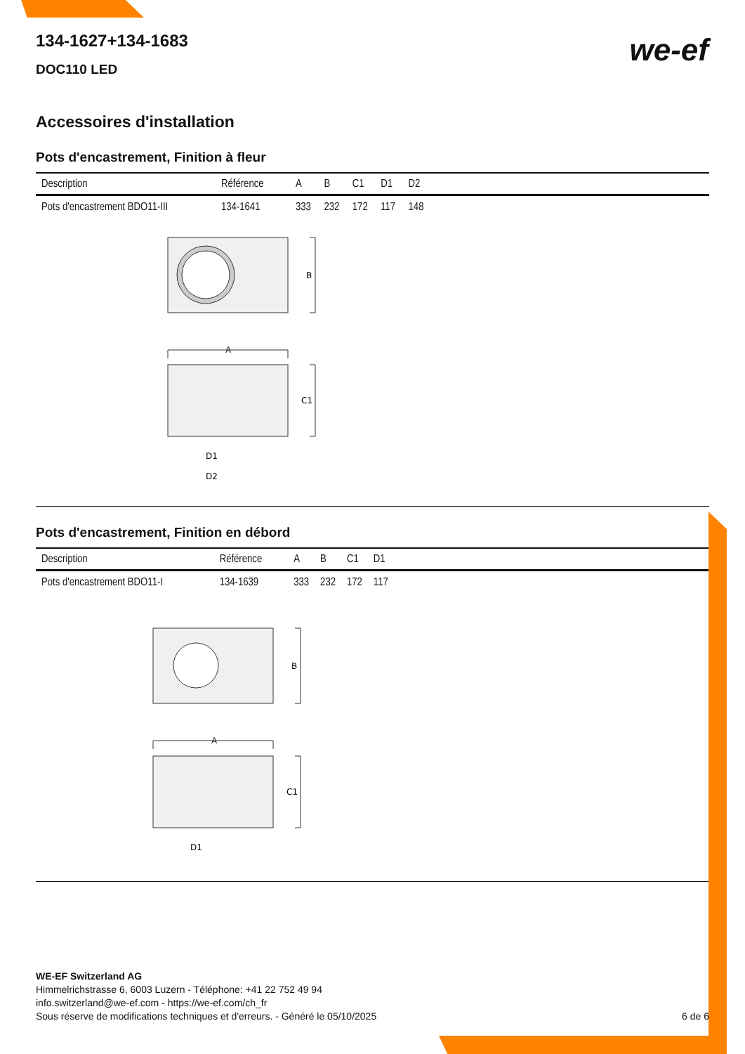we-ef
134-1627+134-1683
DOC110 LED
Accessoires d'installation
Pots d'encastrement, Finition à fleur
| Description | Référence | A | B | C1 | D1 | D2 | |
| --- | --- | --- | --- | --- | --- | --- | --- |
| Pots d'encastrement BDO11-III | 134-1641 | 333 | 232 | 172 | 117 | 148 | |
B
A
C1
D1
D2
Pots d'encastrement, Finition en débord
| Description | Référence | A | B | C1 | D1 | |
| --- | --- | --- | --- | --- | --- | --- |
| Pots d'encastrement BDO11-I | 134-1639 | 333 | 232 | 172 | 117 | |
B
A
C1
D1
WE-EF Switzerland AG
Himmelrichstrasse 6, 6003 Luzern - Téléphone: +41 22 752 49 94
info.switzerland@we-ef.com - https://we-ef.com/ch_fr
Sous réserve de modifications techniques et d'erreurs. - Généré le 05/10/2025 6 de 6